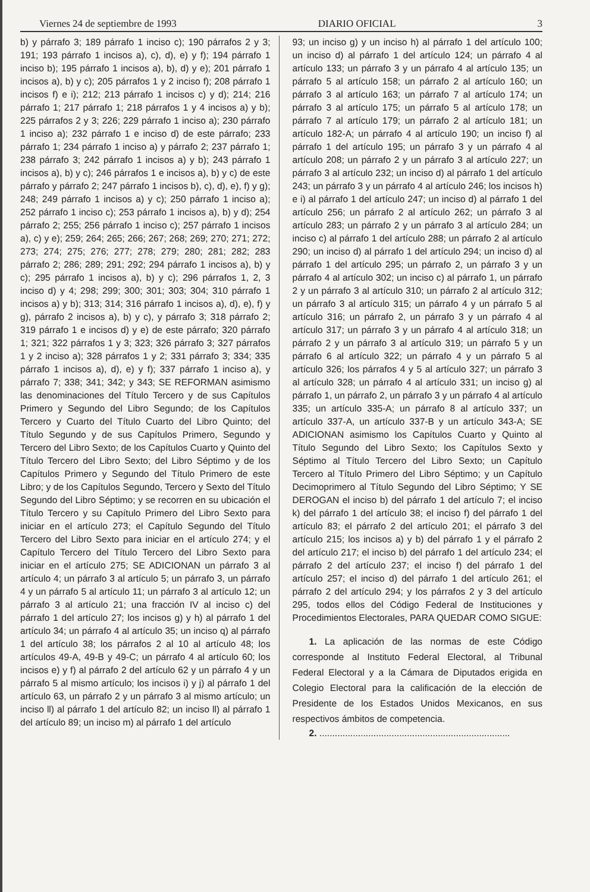Viernes 24 de septiembre de 1993 DIARIO OFICIAL 3
b) y párrafo 3; 189 párrafo 1 inciso c); 190 párrafos 2 y 3; 191; 193 párrafo 1 incisos a), c), d), e) y f); 194 párrafo 1 inciso b); 195 párrafo 1 incisos a), b), d) y e); 201 párrafo 1 incisos a), b) y c); 205 párrafos 1 y 2 inciso f); 208 párrafo 1 incisos f) e i); 212; 213 párrafo 1 incisos c) y d); 214; 216 párrafo 1; 217 párrafo 1; 218 párrafos 1 y 4 incisos a) y b); 225 párrafos 2 y 3; 226; 229 párrafo 1 inciso a); 230 párrafo 1 inciso a); 232 párrafo 1 e inciso d) de este párrafo; 233 párrafo 1; 234 párrafo 1 inciso a) y párrafo 2; 237 párrafo 1; 238 párrafo 3; 242 párrafo 1 incisos a) y b); 243 párrafo 1 incisos a), b) y c); 246 párrafos 1 e incisos a), b) y c) de este párrafo y párrafo 2; 247 párrafo 1 incisos b), c), d), e), f) y g); 248; 249 párrafo 1 incisos a) y c); 250 párrafo 1 inciso a); 252 párrafo 1 inciso c); 253 párrafo 1 incisos a), b) y d); 254 párrafo 2; 255; 256 párrafo 1 inciso c); 257 párrafo 1 incisos a), c) y e); 259; 264; 265; 266; 267; 268; 269; 270; 271; 272; 273; 274; 275; 276; 277; 278; 279; 280; 281; 282; 283 párrafo 2; 286; 289; 291; 292; 294 párrafo 1 incisos a), b) y c); 295 párrafo 1 incisos a), b) y c); 296 párrafos 1, 2, 3 inciso d) y 4; 298; 299; 300; 301; 303; 304; 310 párrafo 1 incisos a) y b); 313; 314; 316 párrafo 1 incisos a), d), e), f) y g), párrafo 2 incisos a), b) y c), y párrafo 3; 318 párrafo 2; 319 párrafo 1 e incisos d) y e) de este párrafo; 320 párrafo 1; 321; 322 párrafos 1 y 3; 323; 326 párrafo 3; 327 párrafos 1 y 2 inciso a); 328 párrafos 1 y 2; 331 párrafo 3; 334; 335 párrafo 1 incisos a), d), e) y f); 337 párrafo 1 inciso a), y párrafo 7; 338; 341; 342; y 343; SE REFORMAN asimismo las denominaciones del Título Tercero y de sus Capítulos Primero y Segundo del Libro Segundo; de los Capítulos Tercero y Cuarto del Título Cuarto del Libro Quinto; del Título Segundo y de sus Capítulos Primero, Segundo y Tercero del Libro Sexto; de los Capítulos Cuarto y Quinto del Título Tercero del Libro Sexto; del Libro Séptimo y de los Capítulos Primero y Segundo del Título Primero de este Libro; y de los Capítulos Segundo, Tercero y Sexto del Título Segundo del Libro Séptimo; y se recorren en su ubicación el Título Tercero y su Capítulo Primero del Libro Sexto para iniciar en el artículo 273; el Capítulo Segundo del Título Tercero del Libro Sexto para iniciar en el artículo 274; y el Capítulo Tercero del Título Tercero del Libro Sexto para iniciar en el artículo 275; SE ADICIONAN un párrafo 3 al artículo 4; un párrafo 3 al artículo 5; un párrafo 3, un párrafo 4 y un párrafo 5 al artículo 11; un párrafo 3 al artículo 12; un párrafo 3 al artículo 21; una fracción IV al inciso c) del párrafo 1 del artículo 27; los incisos g) y h) al párrafo 1 del artículo 34; un párrafo 4 al artículo 35; un inciso q) al párrafo 1 del artículo 38; los párrafos 2 al 10 al artículo 48; los artículos 49-A, 49-B y 49-C; un párrafo 4 al artículo 60; los incisos e) y f) al párrafo 2 del artículo 62 y un párrafo 4 y un párrafo 5 al mismo artículo; los incisos i) y j) al párrafo 1 del artículo 63, un párrafo 2 y un párrafo 3 al mismo artículo; un inciso ll) al párrafo 1 del artículo 82; un inciso ll) al párrafo 1 del artículo 89; un inciso m) al párrafo 1 del artículo
93; un inciso g) y un inciso h) al párrafo 1 del artículo 100; un inciso d) al párrafo 1 del artículo 124; un párrafo 4 al artículo 133; un párrafo 3 y un párrafo 4 al artículo 135; un párrafo 5 al artículo 158; un párrafo 2 al artículo 160; un párrafo 3 al artículo 163; un párrafo 7 al artículo 174; un párrafo 3 al artículo 175; un párrafo 5 al artículo 178; un párrafo 7 al artículo 179; un párrafo 2 al artículo 181; un artículo 182-A; un párrafo 4 al artículo 190; un inciso f) al párrafo 1 del artículo 195; un párrafo 3 y un párrafo 4 al artículo 208; un párrafo 2 y un párrafo 3 al artículo 227; un párrafo 3 al artículo 232; un inciso d) al párrafo 1 del artículo 243; un párrafo 3 y un párrafo 4 al artículo 246; los incisos h) e i) al párrafo 1 del artículo 247; un inciso d) al párrafo 1 del artículo 256; un párrafo 2 al artículo 262; un párrafo 3 al artículo 283; un párrafo 2 y un párrafo 3 al artículo 284; un inciso c) al párrafo 1 del artículo 288; un párrafo 2 al artículo 290; un inciso d) al párrafo 1 del artículo 294; un inciso d) al párrafo 1 del artículo 295; un párrafo 2, un párrafo 3 y un párrafo 4 al artículo 302; un inciso c) al párrafo 1, un párrafo 2 y un párrafo 3 al artículo 310; un párrafo 2 al artículo 312; un párrafo 3 al artículo 315; un párrafo 4 y un párrafo 5 al artículo 316; un párrafo 2, un párrafo 3 y un párrafo 4 al artículo 317; un párrafo 3 y un párrafo 4 al artículo 318; un párrafo 2 y un párrafo 3 al artículo 319; un párrafo 5 y un párrafo 6 al artículo 322; un párrafo 4 y un párrafo 5 al artículo 326; los párrafos 4 y 5 al artículo 327; un párrafo 3 al artículo 328; un párrafo 4 al artículo 331; un inciso g) al párrafo 1, un párrafo 2, un párrafo 3 y un párrafo 4 al artículo 335; un artículo 335-A; un párrafo 8 al artículo 337; un artículo 337-A, un artículo 337-B y un artículo 343-A; SE ADICIONAN asimismo los Capítulos Cuarto y Quinto al Título Segundo del Libro Sexto; los Capítulos Sexto y Séptimo al Título Tercero del Libro Sexto; un Capítulo Tercero al Título Primero del Libro Séptimo; y un Capítulo Decimoprimero al Título Segundo del Libro Séptimo; Y SE DEROGAN el inciso b) del párrafo 1 del artículo 7; el inciso k) del párrafo 1 del artículo 38; el inciso f) del párrafo 1 del artículo 83; el párrafo 2 del artículo 201; el párrafo 3 del artículo 215; los incisos a) y b) del párrafo 1 y el párrafo 2 del artículo 217; el inciso b) del párrafo 1 del artículo 234; el párrafo 2 del artículo 237; el inciso f) del párrafo 1 del artículo 257; el inciso d) del párrafo 1 del artículo 261; el párrafo 2 del artículo 294; y los párrafos 2 y 3 del artículo 295, todos ellos del Código Federal de Instituciones y Procedimientos Electorales, PARA QUEDAR COMO SIGUE:
1. La aplicación de las normas de este Código corresponde al Instituto Federal Electoral, al Tribunal Federal Electoral y a la Cámara de Diputados erigida en Colegio Electoral para la calificación de la elección de Presidente de los Estados Unidos Mexicanos, en sus respectivos ámbitos de competencia.
2. ..........................................................................